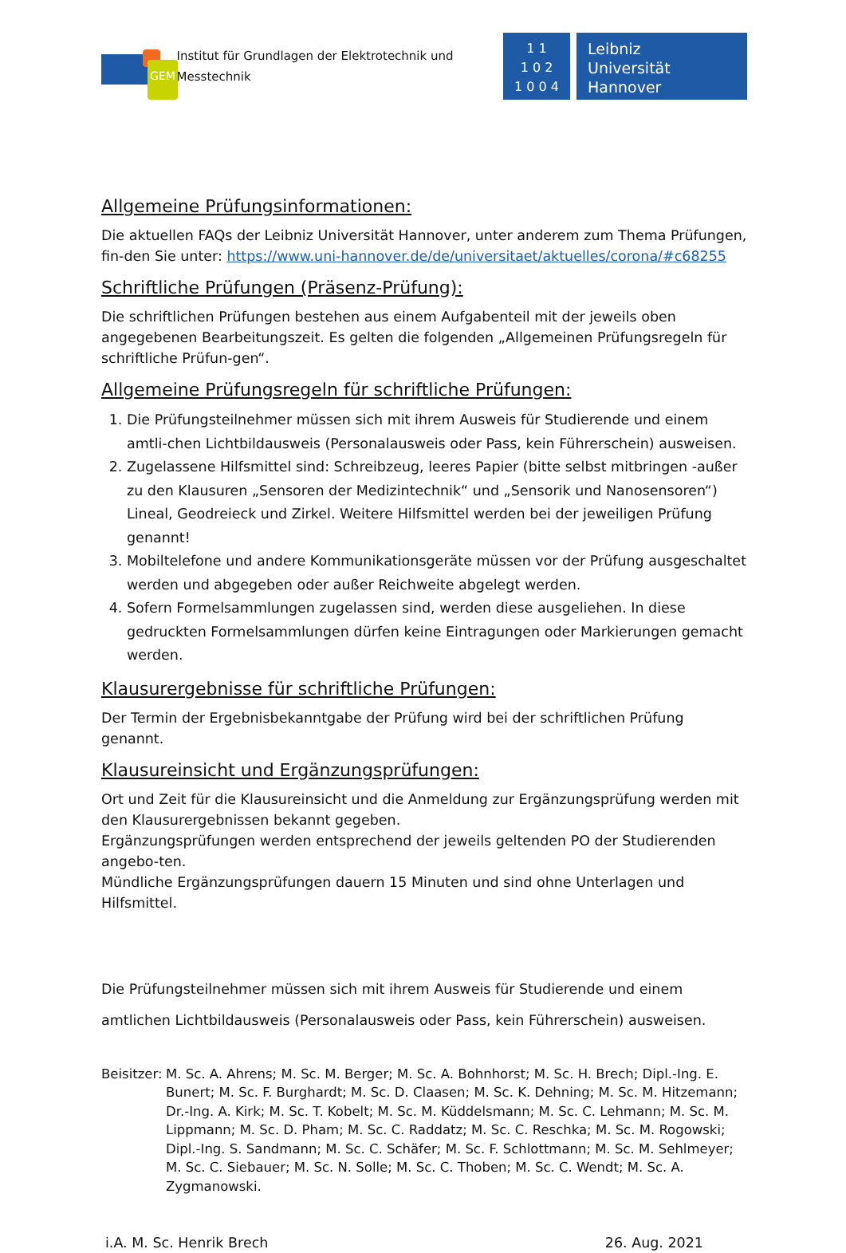GEM
Institut für Grundlagen der Elektrotechnik und Messtechnik
1 1
1 0 2
1 0 0 4
Leibniz
Universität
Hannover
Allgemeine Prüfungsinformationen:
Die aktuellen FAQs der Leibniz Universität Hannover, unter anderem zum Thema Prüfungen, fin-den Sie unter: https://www.uni-hannover.de/de/universitaet/aktuelles/corona/#c68255
Schriftliche Prüfungen (Präsenz-Prüfung):
Die schriftlichen Prüfungen bestehen aus einem Aufgabenteil mit der jeweils oben angegebenen Bearbeitungszeit. Es gelten die folgenden „Allgemeinen Prüfungsregeln für schriftliche Prüfun-gen“.
Allgemeine Prüfungsregeln für schriftliche Prüfungen:
1. Die Prüfungsteilnehmer müssen sich mit ihrem Ausweis für Studierende und einem amtli-chen Lichtbildausweis (Personalausweis oder Pass, kein Führerschein) ausweisen.
2. Zugelassene Hilfsmittel sind: Schreibzeug, leeres Papier (bitte selbst mitbringen -außer zu den Klausuren „Sensoren der Medizintechnik“ und „Sensorik und Nanosensoren“) Lineal, Geodreieck und Zirkel. Weitere Hilfsmittel werden bei der jeweiligen Prüfung genannt!
3. Mobiltelefone und andere Kommunikationsgeräte müssen vor der Prüfung ausgeschaltet werden und abgegeben oder außer Reichweite abgelegt werden.
4. Sofern Formelsammlungen zugelassen sind, werden diese ausgeliehen. In diese gedruckten Formelsammlungen dürfen keine Eintragungen oder Markierungen gemacht werden.
Klausurergebnisse für schriftliche Prüfungen:
Der Termin der Ergebnisbekanntgabe der Prüfung wird bei der schriftlichen Prüfung genannt.
Klausureinsicht und Ergänzungsprüfungen:
Ort und Zeit für die Klausureinsicht und die Anmeldung zur Ergänzungsprüfung werden mit den Klausurergebnissen bekannt gegeben.
Ergänzungsprüfungen werden entsprechend der jeweils geltenden PO der Studierenden angebo-ten.
Mündliche Ergänzungsprüfungen dauern 15 Minuten und sind ohne Unterlagen und Hilfsmittel.
Die Prüfungsteilnehmer müssen sich mit ihrem Ausweis für Studierende und einem amtlichen Lichtbildausweis (Personalausweis oder Pass, kein Führerschein) ausweisen.
Beisitzer:
M. Sc. A. Ahrens; M. Sc. M. Berger; M. Sc. A. Bohnhorst; M. Sc. H. Brech; Dipl.-Ing. E. Bunert; M. Sc. F. Burghardt; M. Sc. D. Claasen; M. Sc. K. Dehning; M. Sc. M. Hitzemann; Dr.-Ing. A. Kirk; M. Sc. T. Kobelt; M. Sc. M. Küddelsmann; M. Sc. C. Lehmann; M. Sc. M. Lippmann; M. Sc. D. Pham; M. Sc. C. Raddatz; M. Sc. C. Reschka; M. Sc. M. Rogowski; Dipl.-Ing. S. Sandmann; M. Sc. C. Schäfer; M. Sc. F. Schlottmann; M. Sc. M. Sehlmeyer; M. Sc. C. Siebauer; M. Sc. N. Solle; M. Sc. C. Thoben; M. Sc. C. Wendt; M. Sc. A. Zygmanowski.
i.A. M. Sc. Henrik Brech 26. Aug. 2021